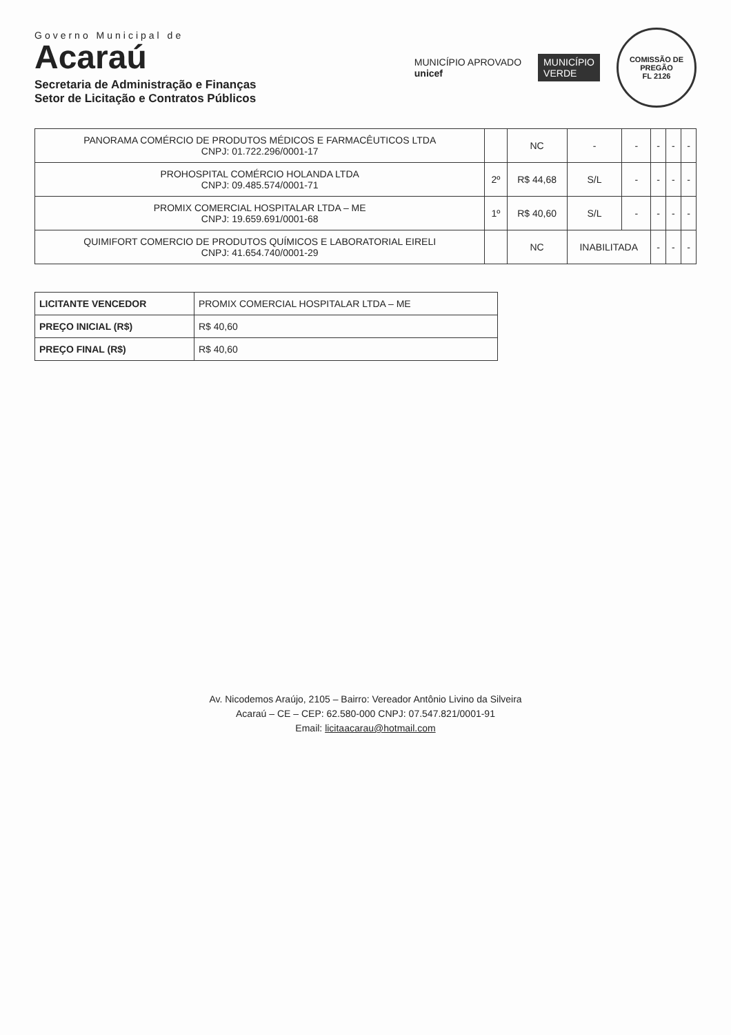Governo Municipal de
Acaraú
Secretaria de Administração e Finanças
Setor de Licitação e Contratos Públicos
MUNICÍPIO APROVADO
unicef
MUNICÍPIO
VERDE
COMISSÃO DE PREGÃO
FL 2126
| PANORAMA COMÉRCIO DE PRODUTOS MÉDICOS E FARMACÊUTICOS LTDA CNPJ: 01.722.296/0001-17 | | NC | - | - | - | - | - |
| PROHOSPITAL COMÉRCIO HOLANDA LTDA CNPJ: 09.485.574/0001-71 | 2º | R$ 44,68 | S/L | - | - | - | - |
| PROMIX COMERCIAL HOSPITALAR LTDA – ME CNPJ: 19.659.691/0001-68 | 1º | R$ 40,60 | S/L | - | - | - | - |
| QUIMIFORT COMERCIO DE PRODUTOS QUÍMICOS E LABORATORIAL EIRELI CNPJ: 41.654.740/0001-29 | | NC | INABILITADA | | - | - | - |
| LICITANTE VENCEDOR | PROMIX COMERCIAL HOSPITALAR LTDA – ME |
| PREÇO INICIAL (R$) | R$ 40,60 |
| PREÇO FINAL (R$) | R$ 40,60 |
Av. Nicodemos Araújo, 2105 – Bairro: Vereador Antônio Livino da Silveira
Acaraú – CE – CEP: 62.580-000 CNPJ: 07.547.821/0001-91
Email: licitaacarau@hotmail.com